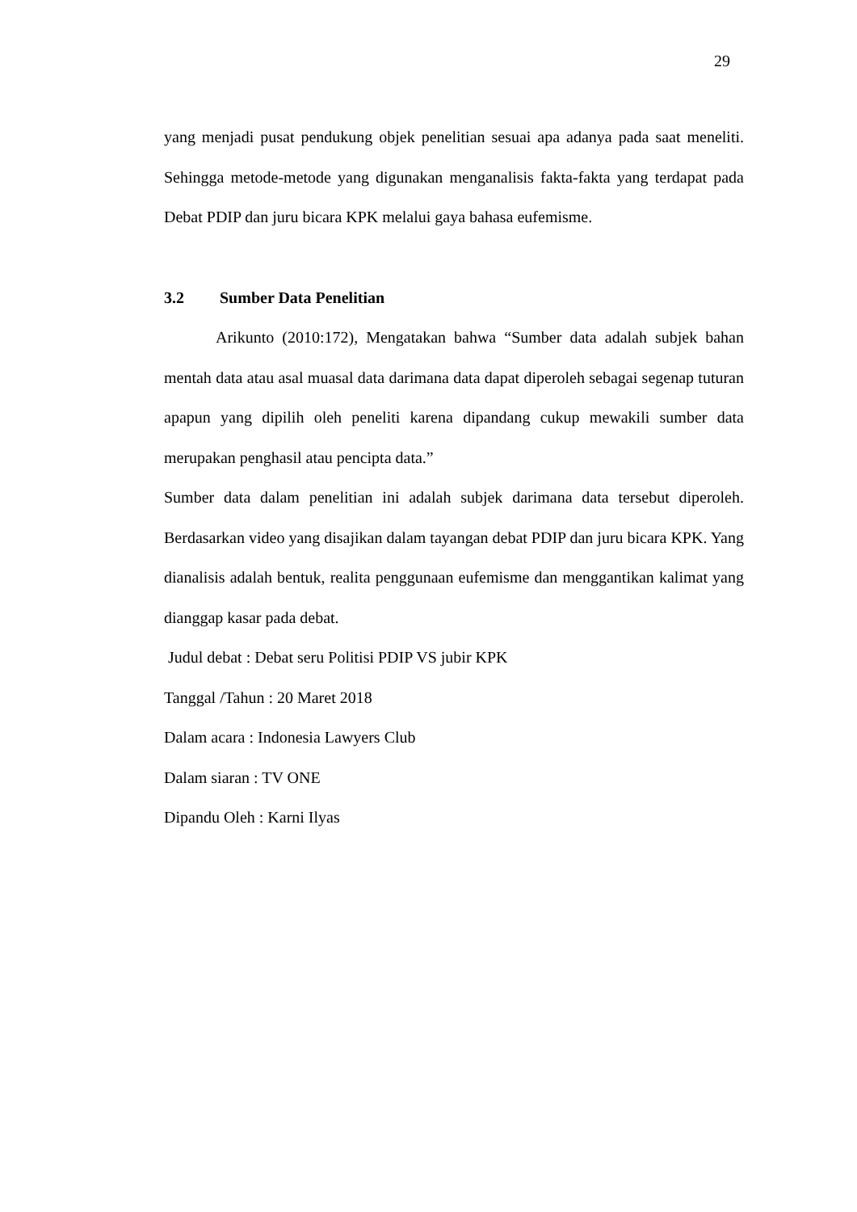29
yang menjadi pusat pendukung objek penelitian sesuai apa adanya pada saat meneliti. Sehingga metode-metode yang digunakan menganalisis fakta-fakta yang terdapat pada Debat PDIP dan juru bicara KPK melalui gaya bahasa eufemisme.
3.2 Sumber Data Penelitian
Arikunto (2010:172), Mengatakan bahwa “Sumber data adalah subjek bahan mentah data atau asal muasal data darimana data dapat diperoleh sebagai segenap tuturan apapun yang dipilih oleh peneliti karena dipandang cukup mewakili sumber data merupakan penghasil atau pencipta data.”
Sumber data dalam penelitian ini adalah subjek darimana data tersebut diperoleh. Berdasarkan video yang disajikan dalam tayangan debat PDIP dan juru bicara KPK. Yang dianalisis adalah bentuk, realita penggunaan eufemisme dan menggantikan kalimat yang dianggap kasar pada debat.
Judul debat : Debat seru Politisi PDIP VS jubir KPK
Tanggal /Tahun : 20 Maret 2018
Dalam acara : Indonesia Lawyers Club
Dalam siaran : TV ONE
Dipandu Oleh : Karni Ilyas